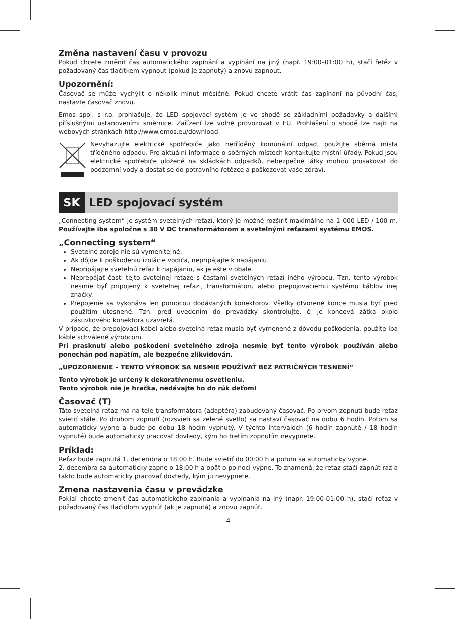Změna nastavení času v provozu
Pokud chcete změnit čas automatického zapínání a vypínání na jiný (např. 19:00–01:00 h), stačí řetěz v požadovaný čas tlačítkem vypnout (pokud je zapnutý) a znovu zapnout.
Upozornění:
Časovač se může vychýlit o několik minut měsíčně. Pokud chcete vrátit čas zapínání na původní čas, nastavte časovač znovu.
Emos spol. s r.o. prohlašuje, že LED spojovací systém je ve shodě se základními požadavky a dalšími příslušnými ustanoveními směrnice. Zařízení lze volně provozovat v EU. Prohlášení o shodě lze najít na webových stránkách http://www.emos.eu/download.
Nevyhazujte elektrické spotřebiče jako netříděný komunální odpad, použijte sběrná místa tříděného odpadu. Pro aktuální informace o sběrných místech kontaktujte místní úřady. Pokud jsou elektrické spotřebiče uložené na skládkách odpadků, nebezpečné látky mohou prosakovat do podzemní vody a dostat se do potravního řetězce a poškozovat vaše zdraví.
SK
LED spojovací systém
„Connecting system“ je systém svetelných reťazí, ktorý je možné rozšíriť maximálne na 1 000 LED / 100 m. Používajte iba spoločne s 30 V DC transformátorom a svetelnými reťazami systému EMOS.
„Connecting system“
Svetelné zdroje nie sú vymeniteľné.
Ak dôjde k poškodeniu izolácie vodiča, nepripájajte k napájaniu.
Nepripájajte svetelnú reťaz k napájaniu, ak je ešte v obale.
Neprepájať časti tejto svetelnej reťaze s časťami svetelných reťazí iného výrobcu. Tzn. tento výrobok nesmie byť pripojený k svetelnej reťazi, transformátoru alebo prepojovaciemu systému káblov inej značky.
Prepojenie sa vykonáva len pomocou dodávaných konektorov. Všetky otvorené konce musia byť pred použitím utesnené. Tzn. pred uvedením do prevádzky skontrolujte, či je koncová zátka okolo zásuvkového konektora uzavretá.
V prípade, že prepojovací kábel alebo svetelná reťaz musia byť vymenené z dôvodu poškodenia, použite iba káble schválené výrobcom.
Pri prasknutí alebo poškodení svetelného zdroja nesmie byť tento výrobok používán alebo ponechán pod napätím, ale bezpečne zlikvidován.
„UPOZORNENIE – TENTO VÝROBOK SA NESMIE POUŽÍVAŤ BEZ PATRIČNÝCH TESNENÍ“
Tento výrobok je určený k dekoratívnemu osvetleniu.
Tento výrobok nie je hračka, nedávajte ho do rúk deťom!
Časovač (T)
Táto svetelná reťaz má na tele transformátora (adaptéra) zabudovaný časovač. Po prvom zopnutí bude reťaz svietiť stále. Po druhom zopnutí (rozsvieti sa zelené svetlo) sa nastaví časovač na dobu 6 hodín. Potom sa automaticky vypne a bude po dobu 18 hodín vypnutý. V týchto intervaloch (6 hodín zapnuté / 18 hodín vypnuté) bude automaticky pracovať dovtedy, kým ho tretím zopnutím nevypnete.
Príklad:
Reťaz bude zapnutá 1. decembra o 18:00 h. Bude svietiť do 00:00 h a potom sa automaticky vypne.
2. decembra sa automaticky zapne o 18:00 h a opäť o polnoci vypne. To znamená, že reťaz stačí zapnúť raz a takto bude automaticky pracovať dovtedy, kým ju nevypnete.
Zmena nastavenia času v prevádzke
Pokiaľ chcete zmeniť čas automatického zapínania a vypínania na iný (napr. 19:00-01:00 h), stačí reťaz v požadovaný čas tlačidlom vypnúť (ak je zapnutá) a znovu zapnúť.
4